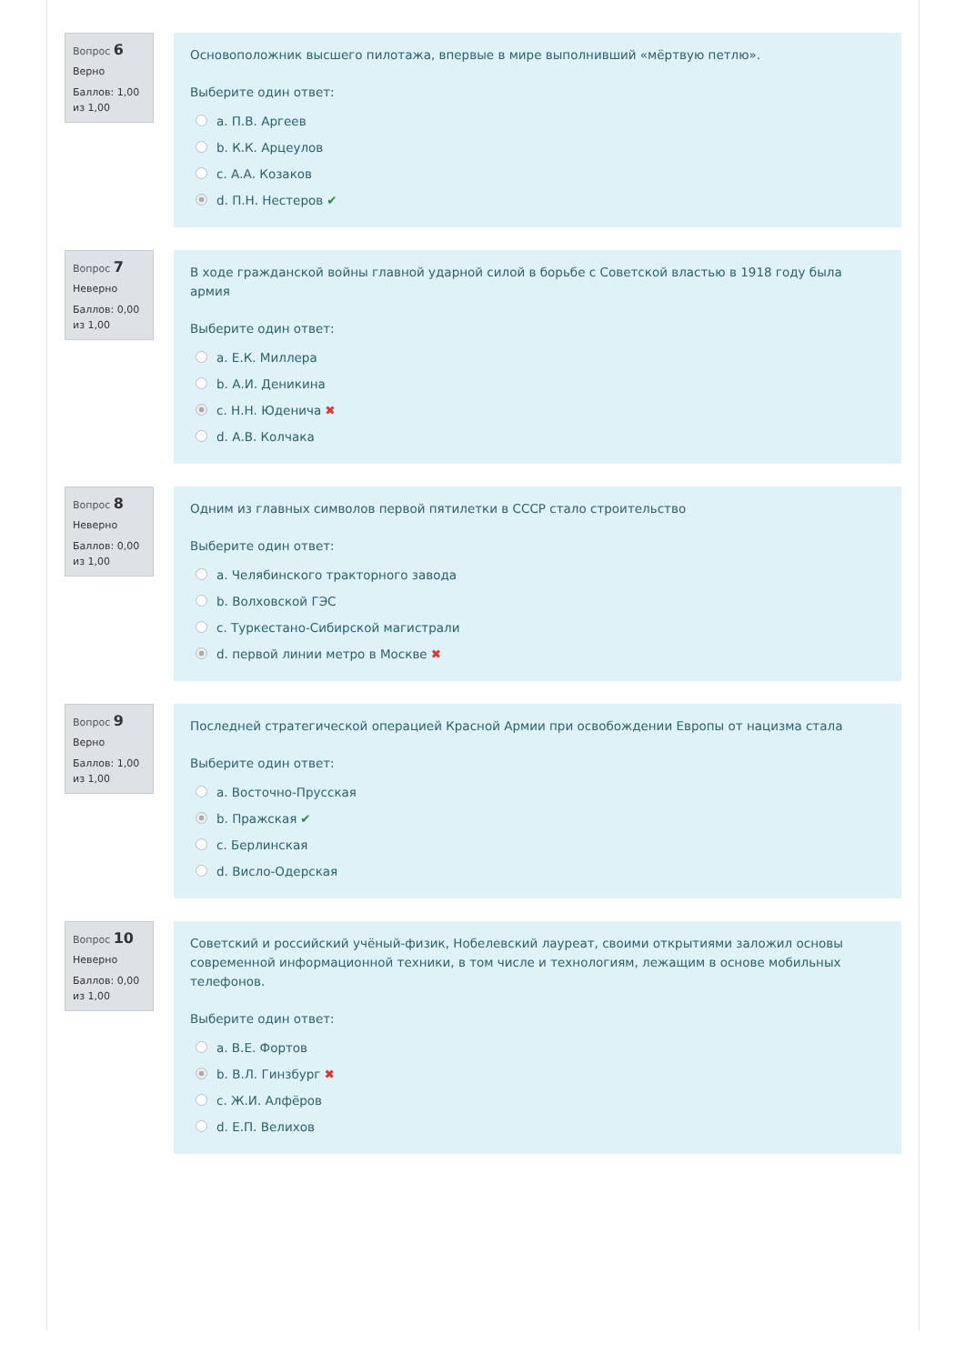Вопрос 6
Верно
Баллов: 1,00 из 1,00
Основоположник высшего пилотажа, впервые в мире выполнивший «мёртвую петлю».
Выберите один ответ:
a. П.В. Аргеев
b. К.К. Арцеулов
c. А.А. Козаков
d. П.Н. Нестеров ✔
Вопрос 7
Неверно
Баллов: 0,00 из 1,00
В ходе гражданской войны главной ударной силой в борьбе с Советской властью в 1918 году была армия
Выберите один ответ:
a. Е.К. Миллера
b. А.И. Деникина
c. Н.Н. Юденича ✖
d. А.В. Колчака
Вопрос 8
Неверно
Баллов: 0,00 из 1,00
Одним из главных символов первой пятилетки в СССР стало строительство
Выберите один ответ:
a. Челябинского тракторного завода
b. Волховской ГЭС
c. Туркестано-Сибирской магистрали
d. первой линии метро в Москве ✖
Вопрос 9
Верно
Баллов: 1,00 из 1,00
Последней стратегической операцией Красной Армии при освобождении Европы от нацизма стала
Выберите один ответ:
a. Восточно-Прусская
b. Пражская ✔
c. Берлинская
d. Висло-Одерская
Вопрос 10
Неверно
Баллов: 0,00 из 1,00
Советский и российский учёный-физик, Нобелевский лауреат, своими открытиями заложил основы современной информационной техники, в том числе и технологиям, лежащим в основе мобильных телефонов.
Выберите один ответ:
a. В.Е. Фортов
b. В.Л. Гинзбург ✖
c. Ж.И. Алфёров
d. Е.П. Велихов